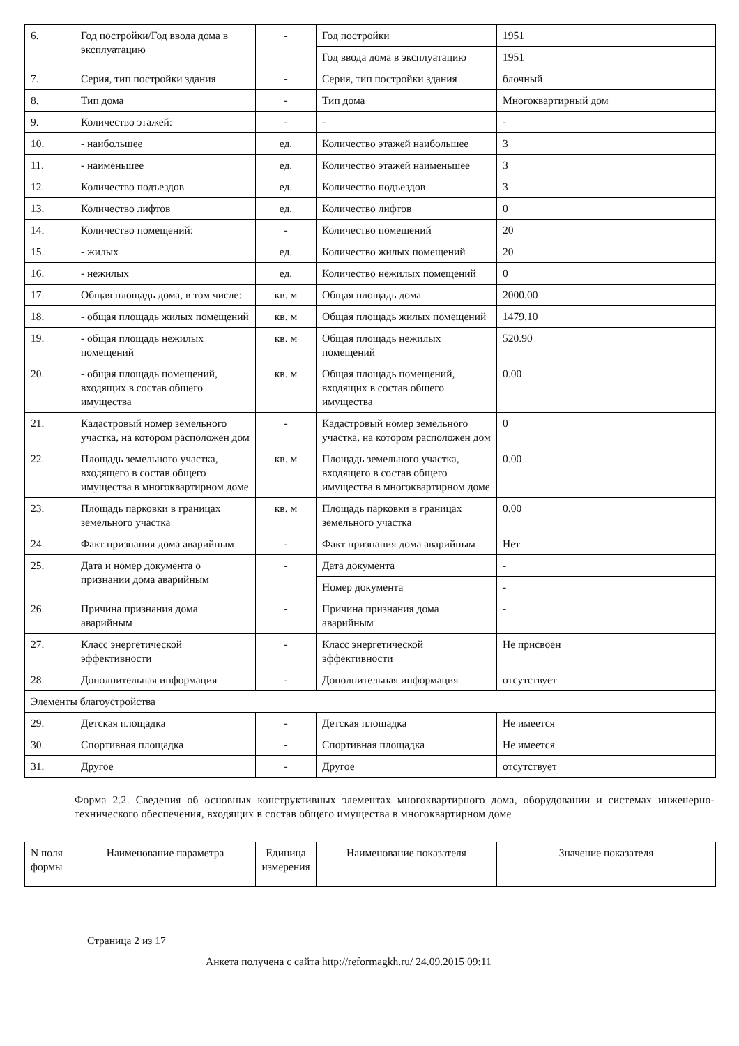| 6. | Год постройки/Год ввода дома в эксплуатацию | - | Год постройки | 1951 |
| | | | Год ввода дома в эксплуатацию | 1951 |
| 7. | Серия, тип постройки здания | - | Серия, тип постройки здания | блочный |
| 8. | Тип дома | - | Тип дома | Многоквартирный дом |
| 9. | Количество этажей: | - | - | - |
| 10. | - наибольшее | ед. | Количество этажей наибольшее | 3 |
| 11. | - наименьшее | ед. | Количество этажей наименьшее | 3 |
| 12. | Количество подъездов | ед. | Количество подъездов | 3 |
| 13. | Количество лифтов | ед. | Количество лифтов | 0 |
| 14. | Количество помещений: | - | Количество помещений | 20 |
| 15. | - жилых | ед. | Количество жилых помещений | 20 |
| 16. | - нежилых | ед. | Количество нежилых помещений | 0 |
| 17. | Общая площадь дома, в том числе: | кв. м | Общая площадь дома | 2000.00 |
| 18. | - общая площадь жилых помещений | кв. м | Общая площадь жилых помещений | 1479.10 |
| 19. | - общая площадь нежилых помещений | кв. м | Общая площадь нежилых помещений | 520.90 |
| 20. | - общая площадь помещений, входящих в состав общего имущества | кв. м | Общая площадь помещений, входящих в состав общего имущества | 0.00 |
| 21. | Кадастровый номер земельного участка, на котором расположен дом | - | Кадастровый номер земельного участка, на котором расположен дом | 0 |
| 22. | Площадь земельного участка, входящего в состав общего имущества в многоквартирном доме | кв. м | Площадь земельного участка, входящего в состав общего имущества в многоквартирном доме | 0.00 |
| 23. | Площадь парковки в границах земельного участка | кв. м | Площадь парковки в границах земельного участка | 0.00 |
| 24. | Факт признания дома аварийным | - | Факт признания дома аварийным | Нет |
| 25. | Дата и номер документа о признании дома аварийным | - | Дата документа | - |
| | | | Номер документа | - |
| 26. | Причина признания дома аварийным | - | Причина признания дома аварийным | - |
| 27. | Класс энергетической эффективности | - | Класс энергетической эффективности | Не присвоен |
| 28. | Дополнительная информация | - | Дополнительная информация | отсутствует |
| Элементы благоустройства | | | | |
| 29. | Детская площадка | - | Детская площадка | Не имеется |
| 30. | Спортивная площадка | - | Спортивная площадка | Не имеется |
| 31. | Другое | - | Другое | отсутствует |
Форма 2.2. Сведения об основных конструктивных элементах многоквартирного дома, оборудовании и системах инженерно-технического обеспечения, входящих в состав общего имущества в многоквартирном доме
| N поля формы | Наименование параметра | Единица измерения | Наименование показателя | Значение показателя |
| --- | --- | --- | --- | --- |
Страница 2 из 17
Анкета получена с сайта http://reformagkh.ru/ 24.09.2015 09:11